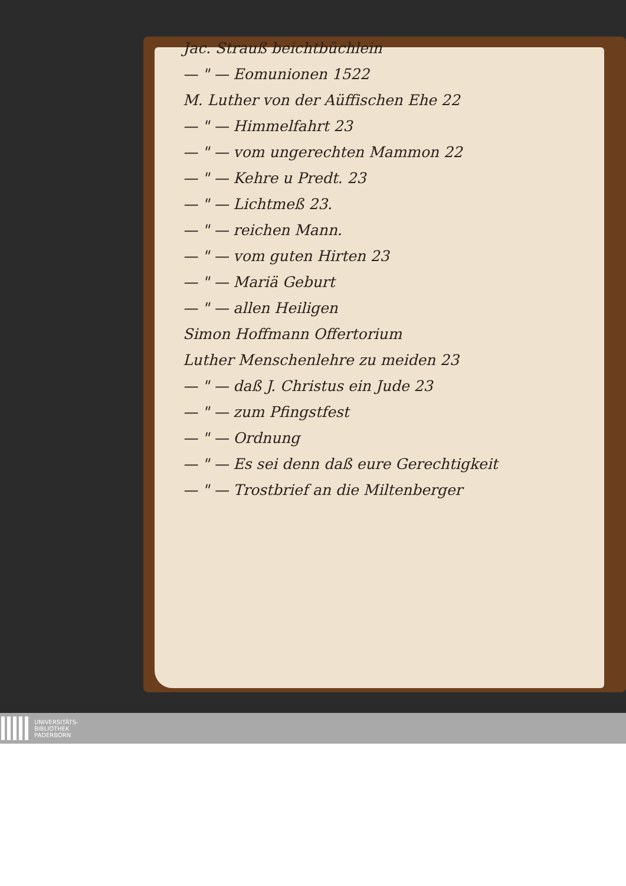Jac. Strauß beichtbüchlein
— " — Eomunionen 1522
M. Luther von der Aüffischen Ehe 22
— " — Himmelfahrt 23
— " — vom ungerechten Mammon 22
— " — Kehre u Predt. 23
— " — Lichtmeß 23.
— " — reichen Mann.
— " — vom guten Hirten 23
— " — Mariä Geburt
— " — allen Heiligen
Simon Hoffmann Offertorium
Luther Menschenlehre zu meiden 23
— " — daß J. Christus ein Jude 23
— " — zum Pfingstfest
— " — Ordnung
— " — Es sei denn daß eure Gerechtigkeit
— " — Trostbrief an die Miltenberger
UNIVERSITÄTS-
BIBLIOTHEK
PADERBORN